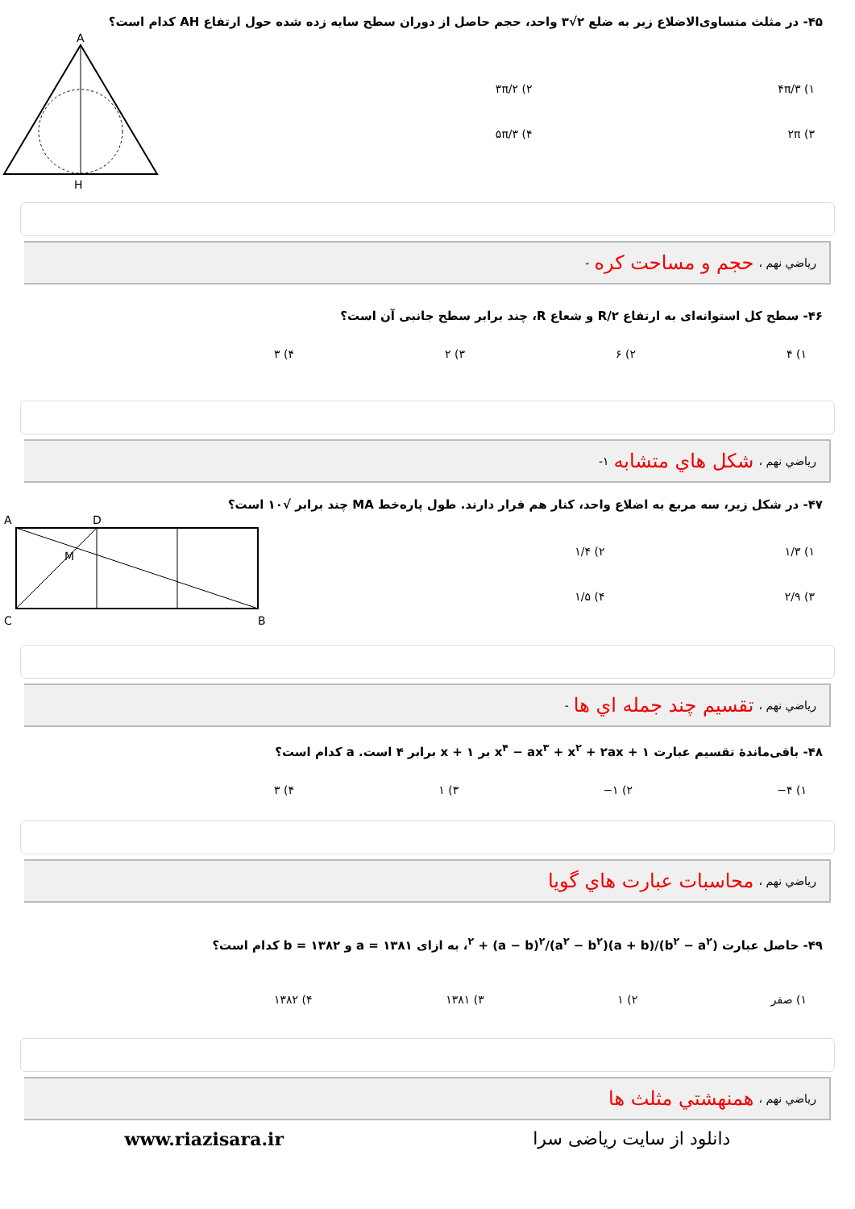۴۵- در مثلث متساوی‌الاضلاع زیر به ضلع ۲√۳ واحد، حجم حاصل از دوران سطح سایه زده شده حول ارتفاع AH کدام است؟
۱) ۴π/۳
۲) ۳π/۲
۳) ۲π
۴) ۵π/۳
A
H
رياضي نهم ، حجم و مساحت کره -
۴۶- سطح کل استوانه‌ای به ارتفاع R/۲ و شعاع R، چند برابر سطح جانبی آن است؟
۱) ۴ ۲) ۶ ۳) ۲ ۴) ۳
رياضي نهم ، شکل هاي متشابه ۱-
۴۷- در شکل زیر، سه مربع به اضلاع واحد، کنار هم قرار دارند. طول پاره‌خط MA چند برابر √۱۰ است؟
۱) ۱/۳
۲) ۱/۴
۳) ۲/۹
۴) ۱/۵
A
D
C
B
M
رياضي نهم ، تقسیم چند جمله اي ها -
۴۸- باقی‌ماندهٔ تقسیم عبارت x<sup>۴</sup> − ax<sup>۳</sup> + x<sup>۲</sup> + ۲ax + ۱ بر x + ۱ برابر ۴ است. a کدام است؟
۱) ۴− ۲) ۱− ۳) ۱ ۴) ۳
رياضي نهم ، محاسبات عبارت هاي گويا
۴۹- حاصل عبارت (b<sup>۲</sup> − a<sup>۲</sup>)/(a + b)<sup>۲</sup> + (a − b)<sup>۲</sup>/(a<sup>۲</sup> − b<sup>۲</sup>)، به ازای a = ۱۳۸۱ و b = ۱۳۸۲ کدام است؟
۱) صفر ۲) ۱ ۳) ۱۳۸۱ ۴) ۱۳۸۲
رياضي نهم ، همنهشتي مثلث ها
دانلود از سایت ریاضی سرا www.riazisara.ir